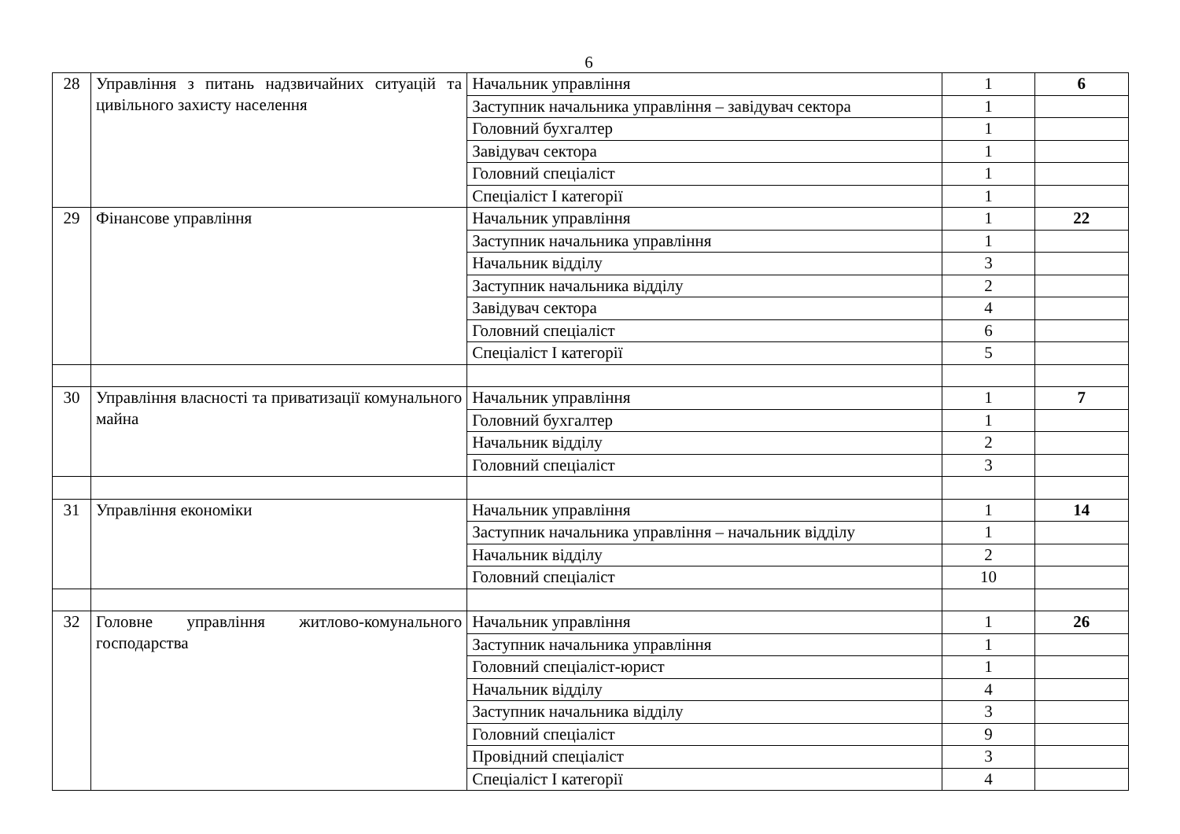6
| 28 | Управління з питань надзвичайних ситуацій та цивільного захисту населення | Начальник управління | 1 | 6 |
| | | Заступник начальника управління – завідувач сектора | 1 | |
| | | Головний бухгалтер | 1 | |
| | | Завідувач сектора | 1 | |
| | | Головний спеціаліст | 1 | |
| | | Спеціаліст І категорії | 1 | |
| 29 | Фінансове управління | Начальник управління | 1 | 22 |
| | | Заступник начальника управління | 1 | |
| | | Начальник відділу | 3 | |
| | | Заступник начальника відділу | 2 | |
| | | Завідувач сектора | 4 | |
| | | Головний спеціаліст | 6 | |
| | | Спеціаліст І категорії | 5 | |
| 30 | Управління власності та приватизації комунального майна | Начальник управління | 1 | 7 |
| | | Головний бухгалтер | 1 | |
| | | Начальник відділу | 2 | |
| | | Головний спеціаліст | 3 | |
| 31 | Управління економіки | Начальник управління | 1 | 14 |
| | | Заступник начальника управління – начальник відділу | 1 | |
| | | Начальник відділу | 2 | |
| | | Головний спеціаліст | 10 | |
| 32 | Головне управління житлово-комунального господарства | Начальник управління | 1 | 26 |
| | | Заступник начальника управління | 1 | |
| | | Головний спеціаліст-юрист | 1 | |
| | | Начальник відділу | 4 | |
| | | Заступник начальника відділу | 3 | |
| | | Головний спеціаліст | 9 | |
| | | Провідний спеціаліст | 3 | |
| | | Спеціаліст І категорії | 4 | |